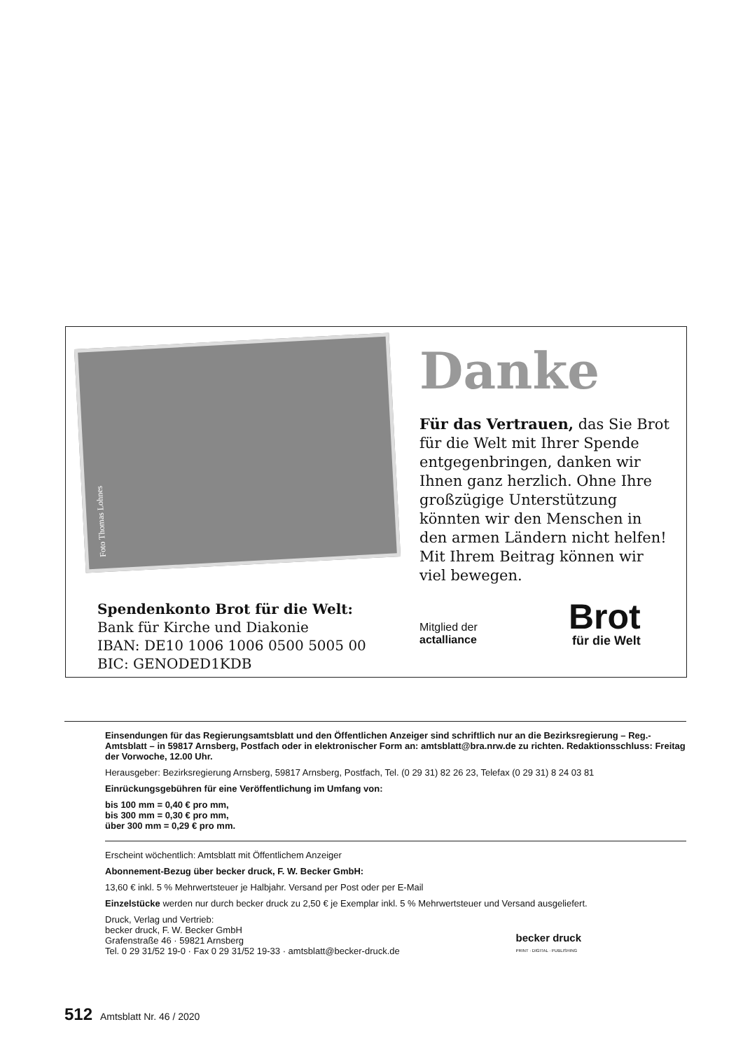Foto Thomas Lohnes
Danke
Für das Vertrauen, das Sie Brot für die Welt mit Ihrer Spende entgegenbringen, danken wir Ihnen ganz herzlich. Ohne Ihre großzügige Unterstützung könnten wir den Menschen in den armen Ländern nicht helfen! Mit Ihrem Beitrag können wir viel bewegen.
Spendenkonto Brot für die Welt:
Bank für Kirche und Diakonie
IBAN: DE10 1006 1006 0500 5005 00
BIC: GENODED1KDB
Mitglied der
actalliance
Brot
für die Welt
Einsendungen für das Regierungsamtsblatt und den Öffentlichen Anzeiger sind schriftlich nur an die Bezirksregierung – Reg.-Amtsblatt – in 59817 Arnsberg, Postfach oder in elektronischer Form an: amtsblatt@bra.nrw.de zu richten. Redaktionsschluss: Freitag der Vorwoche, 12.00 Uhr.
Herausgeber: Bezirksregierung Arnsberg, 59817 Arnsberg, Postfach, Tel. (0 29 31) 82 26 23, Telefax (0 29 31) 8 24 03 81
Einrückungsgebühren für eine Veröffentlichung im Umfang von:
bis 100 mm = 0,40 € pro mm,
bis 300 mm = 0,30 € pro mm,
über 300 mm = 0,29 € pro mm.
Erscheint wöchentlich: Amtsblatt mit Öffentlichem Anzeiger
Abonnement-Bezug über becker druck, F. W. Becker GmbH:
13,60 € inkl. 5 % Mehrwertsteuer je Halbjahr. Versand per Post oder per E-Mail
Einzelstücke werden nur durch becker druck zu 2,50 € je Exemplar inkl. 5 % Mehrwertsteuer und Versand ausgeliefert.
Druck, Verlag und Vertrieb:
becker druck, F. W. Becker GmbH
Grafenstraße 46 · 59821 Arnsberg
Tel. 0 29 31/52 19-0 · Fax 0 29 31/52 19-33 · amtsblatt@becker-druck.de
becker druck
PRINT · DIGITAL · PUBLISHING
512 Amtsblatt Nr. 46 / 2020